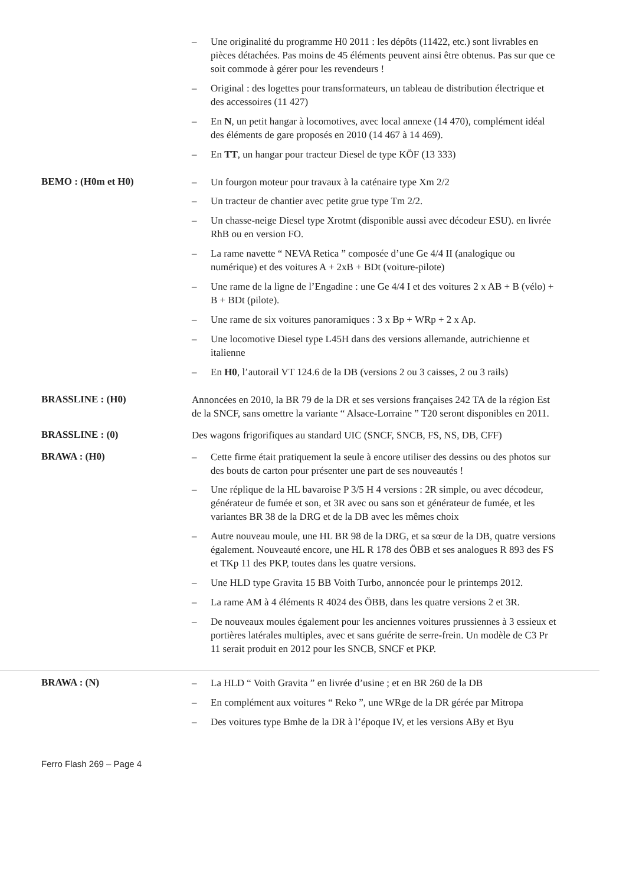– Une originalité du programme H0 2011 : les dépôts (11422, etc.) sont livrables en pièces détachées. Pas moins de 45 éléments peuvent ainsi être obtenus. Pas sur que ce soit commode à gérer pour les revendeurs !
– Original : des logettes pour transformateurs, un tableau de distribution électrique et des accessoires (11 427)
– En N, un petit hangar à locomotives, avec local annexe (14 470), complément idéal des éléments de gare proposés en 2010 (14 467 à 14 469).
– En TT, un hangar pour tracteur Diesel de type KÖF (13 333)
BEMO : (H0m et H0)
– Un fourgon moteur pour travaux à la caténaire type Xm 2/2
– Un tracteur de chantier avec petite grue type Tm 2/2.
– Un chasse-neige Diesel type Xrotmt (disponible aussi avec décodeur ESU). en livrée RhB ou en version FO.
– La rame navette “ NEVA Retica ” composée d’une Ge 4/4 II (analogique ou numérique) et des voitures A + 2xB + BDt (voiture-pilote)
– Une rame de la ligne de l’Engadine : une Ge 4/4 I et des voitures 2 x AB + B (vélo) + B + BDt (pilote).
– Une rame de six voitures panoramiques : 3 x Bp + WRp + 2 x Ap.
– Une locomotive Diesel type L45H dans des versions allemande, autrichienne et italienne
– En H0, l’autorail VT 124.6 de la DB (versions 2 ou 3 caisses, 2 ou 3 rails)
BRASSLINE : (H0)
Annoncées en 2010, la BR 79 de la DR et ses versions françaises 242 TA de la région Est de la SNCF, sans omettre la variante “ Alsace-Lorraine ” T20 seront disponibles en 2011.
BRASSLINE : (0)
Des wagons frigorifiques au standard UIC (SNCF, SNCB, FS, NS, DB, CFF)
BRAWA : (H0)
– Cette firme était pratiquement la seule à encore utiliser des dessins ou des photos sur des bouts de carton pour présenter une part de ses nouveautés !
– Une réplique de la HL bavaroise P 3/5 H 4 versions : 2R simple, ou avec décodeur, générateur de fumée et son, et 3R avec ou sans son et générateur de fumée, et les variantes BR 38 de la DRG et de la DB avec les mêmes choix
– Autre nouveau moule, une HL BR 98 de la DRG, et sa sœur de la DB, quatre versions également. Nouveauté encore, une HL R 178 des ÖBB et ses analogues R 893 des FS et TKp 11 des PKP, toutes dans les quatre versions.
– Une HLD type Gravita 15 BB Voith Turbo, annoncée pour le printemps 2012.
– La rame AM à 4 éléments R 4024 des ÖBB, dans les quatre versions 2 et 3R.
– De nouveaux moules également pour les anciennes voitures prussiennes à 3 essieux et portières latérales multiples, avec et sans guérite de serre-frein. Un modèle de C3 Pr 11 serait produit en 2012 pour les SNCB, SNCF et PKP.
BRAWA : (N)
– La HLD “ Voith Gravita ” en livrée d’usine ; et en BR 260 de la DB
– En complément aux voitures “ Reko ”, une WRge de la DR gérée par Mitropa
– Des voitures type Bmhe de la DR à l’époque IV, et les versions ABy et Byu
Ferro Flash 269 – Page 4